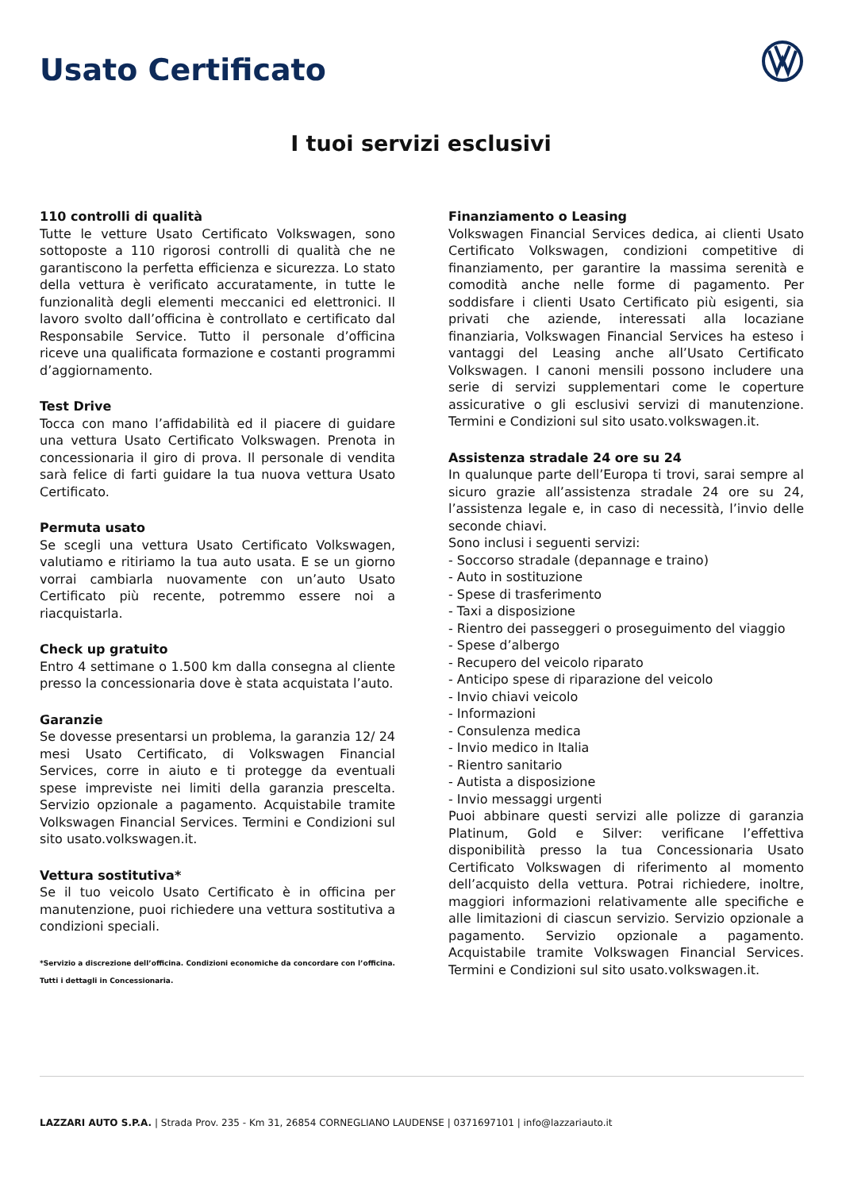Usato Certificato
I tuoi servizi esclusivi
110 controlli di qualità
Tutte le vetture Usato Certificato Volkswagen, sono sottoposte a 110 rigorosi controlli di qualità che ne garantiscono la perfetta efficienza e sicurezza. Lo stato della vettura è verificato accuratamente, in tutte le funzionalità degli elementi meccanici ed elettronici. Il lavoro svolto dall’officina è controllato e certificato dal Responsabile Service. Tutto il personale d’officina riceve una qualificata formazione e costanti programmi d’aggiornamento.
Test Drive
Tocca con mano l’affidabilità ed il piacere di guidare una vettura Usato Certificato Volkswagen. Prenota in concessionaria il giro di prova. Il personale di vendita sarà felice di farti guidare la tua nuova vettura Usato Certificato.
Permuta usato
Se scegli una vettura Usato Certificato Volkswagen, valutiamo e ritiriamo la tua auto usata. E se un giorno vorrai cambiarla nuovamente con un’auto Usato Certificato più recente, potremmo essere noi a riacquistarla.
Check up gratuito
Entro 4 settimane o 1.500 km dalla consegna al cliente presso la concessionaria dove è stata acquistata l’auto.
Garanzie
Se dovesse presentarsi un problema, la garanzia 12/ 24 mesi Usato Certificato, di Volkswagen Financial Services, corre in aiuto e ti protegge da eventuali spese impreviste nei limiti della garanzia prescelta. Servizio opzionale a pagamento. Acquistabile tramite Volkswagen Financial Services. Termini e Condizioni sul sito usato.volkswagen.it.
Vettura sostitutiva*
Se il tuo veicolo Usato Certificato è in officina per manutenzione, puoi richiedere una vettura sostitutiva a condizioni speciali.
*Servizio a discrezione dell’officina. Condizioni economiche da concordare con l’officina. Tutti i dettagli in Concessionaria.
Finanziamento o Leasing
Volkswagen Financial Services dedica, ai clienti Usato Certificato Volkswagen, condizioni competitive di finanziamento, per garantire la massima serenità e comodità anche nelle forme di pagamento. Per soddisfare i clienti Usato Certificato più esigenti, sia privati che aziende, interessati alla locaziane finanziaria, Volkswagen Financial Services ha esteso i vantaggi del Leasing anche all’Usato Certificato Volkswagen. I canoni mensili possono includere una serie di servizi supplementari come le coperture assicurative o gli esclusivi servizi di manutenzione. Termini e Condizioni sul sito usato.volkswagen.it.
Assistenza stradale 24 ore su 24
In qualunque parte dell’Europa ti trovi, sarai sempre al sicuro grazie all’assistenza stradale 24 ore su 24, l’assistenza legale e, in caso di necessità, l’invio delle seconde chiavi.
Sono inclusi i seguenti servizi:
- Soccorso stradale (depannage e traino)
- Auto in sostituzione
- Spese di trasferimento
- Taxi a disposizione
- Rientro dei passeggeri o proseguimento del viaggio
- Spese d’albergo
- Recupero del veicolo riparato
- Anticipo spese di riparazione del veicolo
- Invio chiavi veicolo
- Informazioni
- Consulenza medica
- Invio medico in Italia
- Rientro sanitario
- Autista a disposizione
- Invio messaggi urgenti
Puoi abbinare questi servizi alle polizze di garanzia Platinum, Gold e Silver: verificane l’effettiva disponibilità presso la tua Concessionaria Usato Certificato Volkswagen di riferimento al momento dell’acquisto della vettura. Potrai richiedere, inoltre, maggiori informazioni relativamente alle specifiche e alle limitazioni di ciascun servizio. Servizio opzionale a pagamento. Servizio opzionale a pagamento. Acquistabile tramite Volkswagen Financial Services. Termini e Condizioni sul sito usato.volkswagen.it.
LAZZARI AUTO S.P.A. | Strada Prov. 235 - Km 31, 26854 CORNEGLIANO LAUDENSE | 0371697101 | info@lazzariauto.it